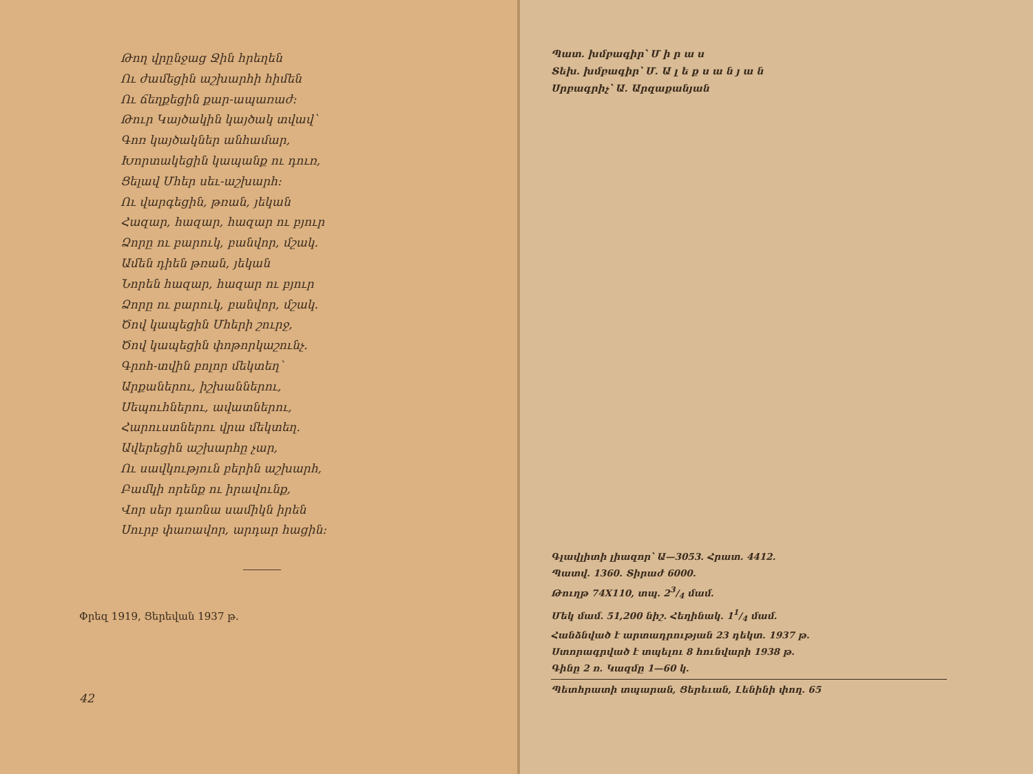Թող վրընջաց Ջին հրեղեն
Ու ժամեցին աշխարհի հիմեն
Ու ճեղքեցին քար-ապառաժ։
Թուր Կայծակին կայծակ տվավ՝
Գոռ կայծակներ անհամար,
Խորտակեցին կապանք ու դուռ,
Ցելավ Մհեր սեւ-աշխարհ։
Ու վարգեցին, թռան, յեկան
Հազար, հազար, հազար ու բյուր
Ձորը ու բարուկ, բանվոր, մշակ.
Ամեն դիեն թռան, յեկան
Նորեն հազար, հազար ու բյուր
Ձորը ու բարուկ, բանվոր, մշակ.
Ծով կապեցին Մհերի շուրջ,
Ծով կապեցին փոթորկաշունչ.
Գրոհ-տվին բոլոր մեկտեղ՝
Արքաներու, իշխաններու,
Սեպուհներու, ավատներու,
Հարուստներու վրա մեկտեղ.
Ավերեցին աշխարհը չար,
Ու սավկություն բերին աշխարհ,
Բամկի որենք ու իրավունք,
Վոր սեր դառնա սամիկն իրեն
Սուրբ փառավոր, արդար հացին։
Փրեզ 1919, Ցերեվան 1937 թ.
42
Պատ. խմբագիր՝ Մ ի ր ա ս
Տեխ. խմբագիր՝ Մ. Ա լ ե ք ս ա ն յ ա ն
Սրբագրիչ՝ Ա. Արզաքանյան
Գլավլիտի լիազոր՝ Ա—3053. Հրատ. 4412.
Պատվ. 1360. Տիրաժ 6000.
Թուղթ 74X110, տպ. 23/4 մամ.
Մեկ մամ. 51,200 նիշ. Հեղինակ. 11/4 մամ.
Հանձնված է արտադրության 23 դեկտ. 1937 թ.
Ստորագրված է տպելու 8 հունվարի 1938 թ.
Գինը 2 ռ. Կազմը 1—60 կ.
Պետհրատի տպարան, Ցերեւան, Լենինի փող. 65